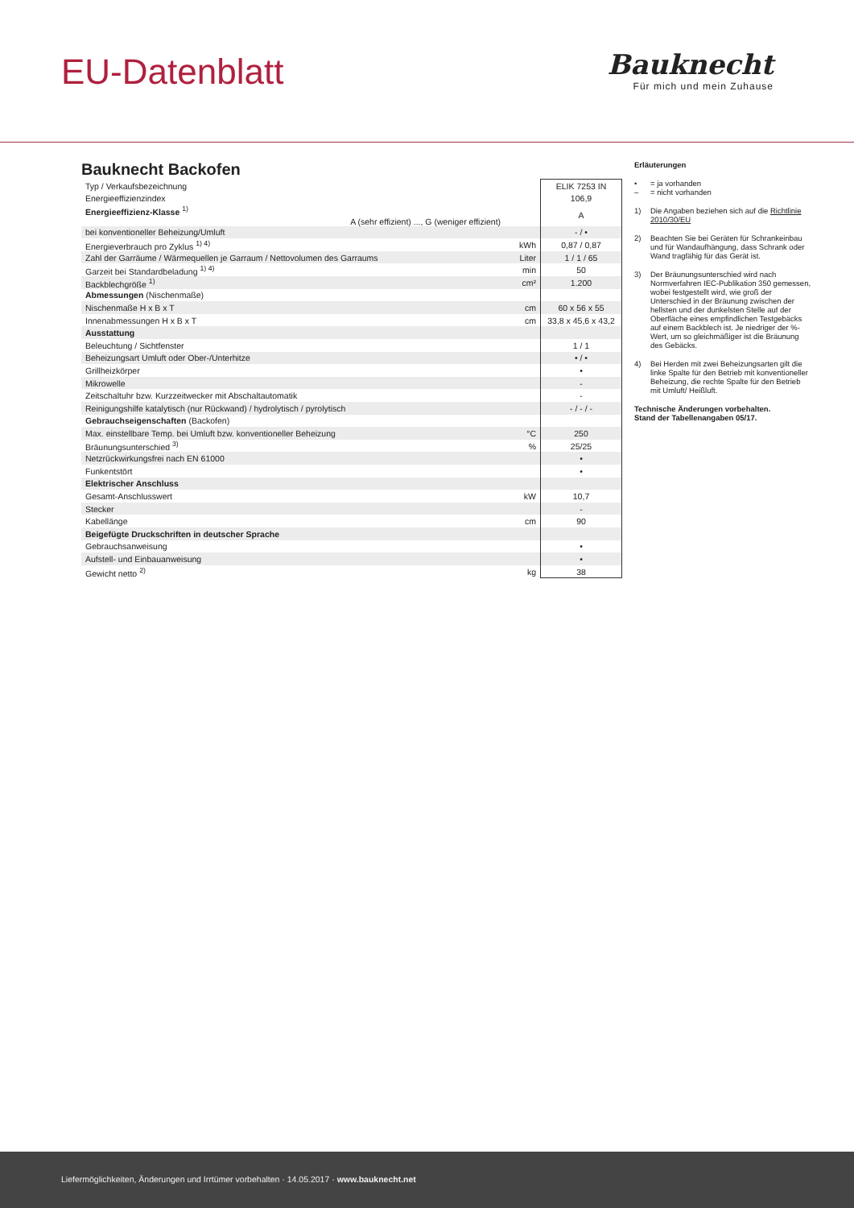EU-Datenblatt
Bauknecht
Für mich und mein Zuhause
Bauknecht Backofen
| Typ / Verkaufsbezeichnung | | ELIK 7253 IN |
| Energieeffizienzindex | | 106,9 |
| Energieeffizienz-Klasse <sup>1)</sup> A (sehr effizient) ..., G (weniger effizient) | | A |
| bei konventioneller Beheizung/Umluft | | - / • |
| Energieverbrauch pro Zyklus <sup>1) 4)</sup> | kWh | 0,87 / 0,87 |
| Zahl der Garräume / Wärmequellen je Garraum / Nettovolumen des Garraums | Liter | 1 / 1 / 65 |
| Garzeit bei Standardbeladung <sup>1) 4)</sup> | min | 50 |
| Backblechgröße <sup>1)</sup> | cm² | 1.200 |
| Abmessungen (Nischenmaße) | | |
| Nischenmaße H x B x T | cm | 60 x 56 x 55 |
| Innenabmessungen H x B x T | cm | 33,8 x 45,6 x 43,2 |
| Ausstattung | | |
| Beleuchtung / Sichtfenster | | 1 / 1 |
| Beheizungsart Umluft oder Ober-/Unterhitze | | • / • |
| Grillheizkörper | | • |
| Mikrowelle | | - |
| Zeitschaltuhr bzw. Kurzzeitwecker mit Abschaltautomatik | | - |
| Reinigungshilfe katalytisch (nur Rückwand) / hydrolytisch / pyrolytisch | | - / - / - |
| Gebrauchseigenschaften (Backofen) | | |
| Max. einstellbare Temp. bei Umluft bzw. konventioneller Beheizung | °C | 250 |
| Bräunungsunterschied <sup>3)</sup> | % | 25/25 |
| Netzrückwirkungsfrei nach EN 61000 | | • |
| Funkentstört | | • |
| Elektrischer Anschluss | | |
| Gesamt-Anschlusswert | kW | 10,7 |
| Stecker | | - |
| Kabellänge | cm | 90 |
| Beigefügte Druckschriften in deutscher Sprache | | |
| Gebrauchsanweisung | | • |
| Aufstell- und Einbauanweisung | | • |
| Gewicht netto <sup>2)</sup> | kg | 38 |
Erläuterungen
• = ja vorhanden
– = nicht vorhanden
1) Die Angaben beziehen sich auf die Richtlinie 2010/30/EU
2) Beachten Sie bei Geräten für Schrankeinbau und für Wandaufhängung, dass Schrank oder Wand tragfähig für das Gerät ist.
3) Der Bräunungsunterschied wird nach Normverfahren IEC-Publikation 350 gemessen, wobei festgestellt wird, wie groß der Unterschied in der Bräunung zwischen der hellsten und der dunkelsten Stelle auf der Oberfläche eines empfindlichen Testgebäcks auf einem Backblech ist. Je niedriger der %-Wert, um so gleichmäßiger ist die Bräunung des Gebäcks.
4) Bei Herden mit zwei Beheizungsarten gilt die linke Spalte für den Betrieb mit konventioneller Beheizung, die rechte Spalte für den Betrieb mit Umluft/ Heißluft.
Technische Änderungen vorbehalten.
Stand der Tabellenangaben 05/17.
Liefermöglichkeiten, Änderungen und Irrtümer vorbehalten · 14.05.2017 · www.bauknecht.net